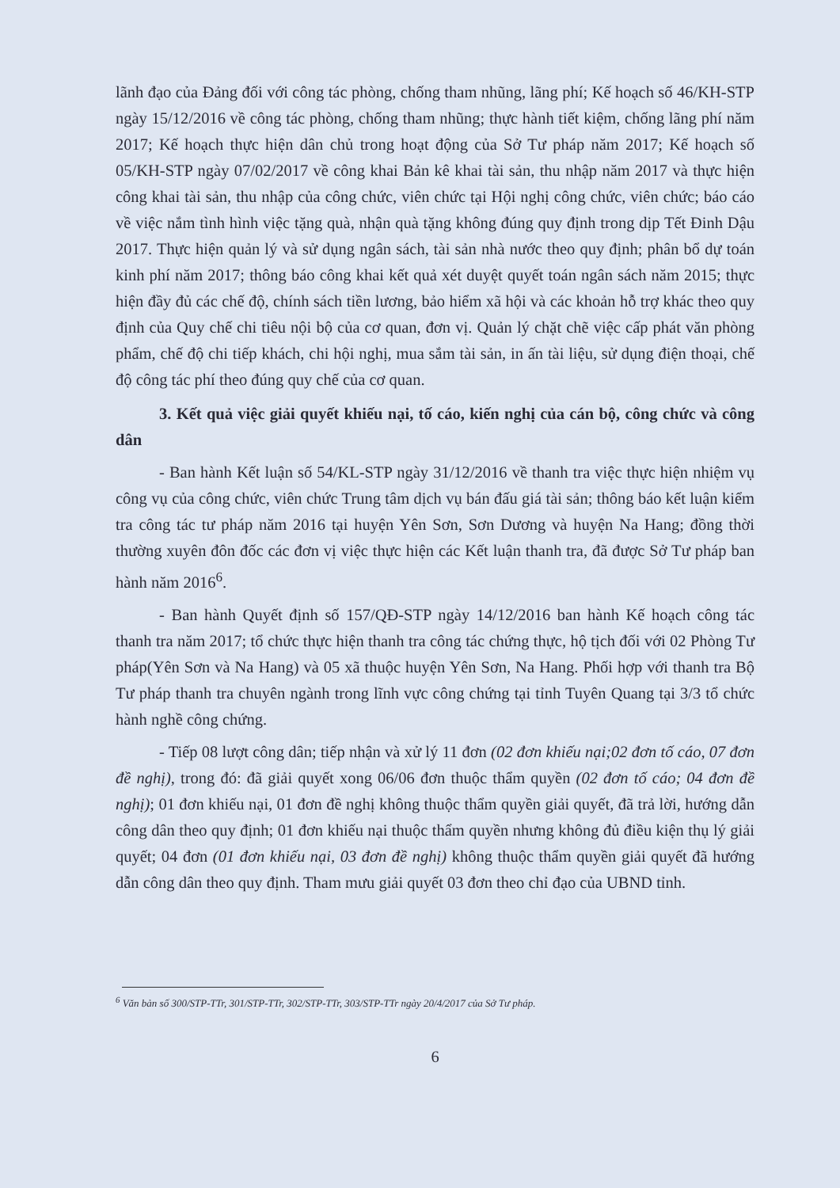lãnh đạo của Đảng đối với công tác phòng, chống tham nhũng, lãng phí; Kế hoạch số 46/KH-STP ngày 15/12/2016 về công tác phòng, chống tham nhũng; thực hành tiết kiệm, chống lãng phí năm 2017; Kế hoạch thực hiện dân chủ trong hoạt động của Sở Tư pháp năm 2017; Kế hoạch số 05/KH-STP ngày 07/02/2017 về công khai Bản kê khai tài sản, thu nhập năm 2017 và thực hiện công khai tài sản, thu nhập của công chức, viên chức tại Hội nghị công chức, viên chức; báo cáo về việc nắm tình hình việc tặng quà, nhận quà tặng không đúng quy định trong dịp Tết Đinh Dậu 2017. Thực hiện quản lý và sử dụng ngân sách, tài sản nhà nước theo quy định; phân bổ dự toán kinh phí năm 2017; thông báo công khai kết quả xét duyệt quyết toán ngân sách năm 2015; thực hiện đầy đủ các chế độ, chính sách tiền lương, bảo hiểm xã hội và các khoản hỗ trợ khác theo quy định của Quy chế chi tiêu nội bộ của cơ quan, đơn vị. Quản lý chặt chẽ việc cấp phát văn phòng phẩm, chế độ chi tiếp khách, chi hội nghị, mua sắm tài sản, in ấn tài liệu, sử dụng điện thoại, chế độ công tác phí theo đúng quy chế của cơ quan.
3. Kết quả việc giải quyết khiếu nại, tố cáo, kiến nghị của cán bộ, công chức và công dân
- Ban hành Kết luận số 54/KL-STP ngày 31/12/2016 về thanh tra việc thực hiện nhiệm vụ công vụ của công chức, viên chức Trung tâm dịch vụ bán đấu giá tài sản; thông báo kết luận kiểm tra công tác tư pháp năm 2016 tại huyện Yên Sơn, Sơn Dương và huyện Na Hang; đồng thời thường xuyên đôn đốc các đơn vị việc thực hiện các Kết luận thanh tra, đã được Sở Tư pháp ban hành năm 2016<sup>6</sup>.
- Ban hành Quyết định số 157/QĐ-STP ngày 14/12/2016 ban hành Kế hoạch công tác thanh tra năm 2017; tổ chức thực hiện thanh tra công tác chứng thực, hộ tịch đối với 02 Phòng Tư pháp(Yên Sơn và Na Hang) và 05 xã thuộc huyện Yên Sơn, Na Hang. Phối hợp với thanh tra Bộ Tư pháp thanh tra chuyên ngành trong lĩnh vực công chứng tại tỉnh Tuyên Quang tại 3/3 tổ chức hành nghề công chứng.
- Tiếp 08 lượt công dân; tiếp nhận và xử lý 11 đơn (02 đơn khiếu nại;02 đơn tố cáo, 07 đơn đề nghị), trong đó: đã giải quyết xong 06/06 đơn thuộc thẩm quyền (02 đơn tố cáo; 04 đơn đề nghị); 01 đơn khiếu nại, 01 đơn đề nghị không thuộc thẩm quyền giải quyết, đã trả lời, hướng dẫn công dân theo quy định; 01 đơn khiếu nại thuộc thẩm quyền nhưng không đủ điều kiện thụ lý giải quyết; 04 đơn (01 đơn khiếu nại, 03 đơn đề nghị) không thuộc thẩm quyền giải quyết đã hướng dẫn công dân theo quy định. Tham mưu giải quyết 03 đơn theo chỉ đạo của UBND tỉnh.
<sup>6</sup> Văn bản số 300/STP-TTr, 301/STP-TTr, 302/STP-TTr, 303/STP-TTr ngày 20/4/2017 của Sở Tư pháp.
6